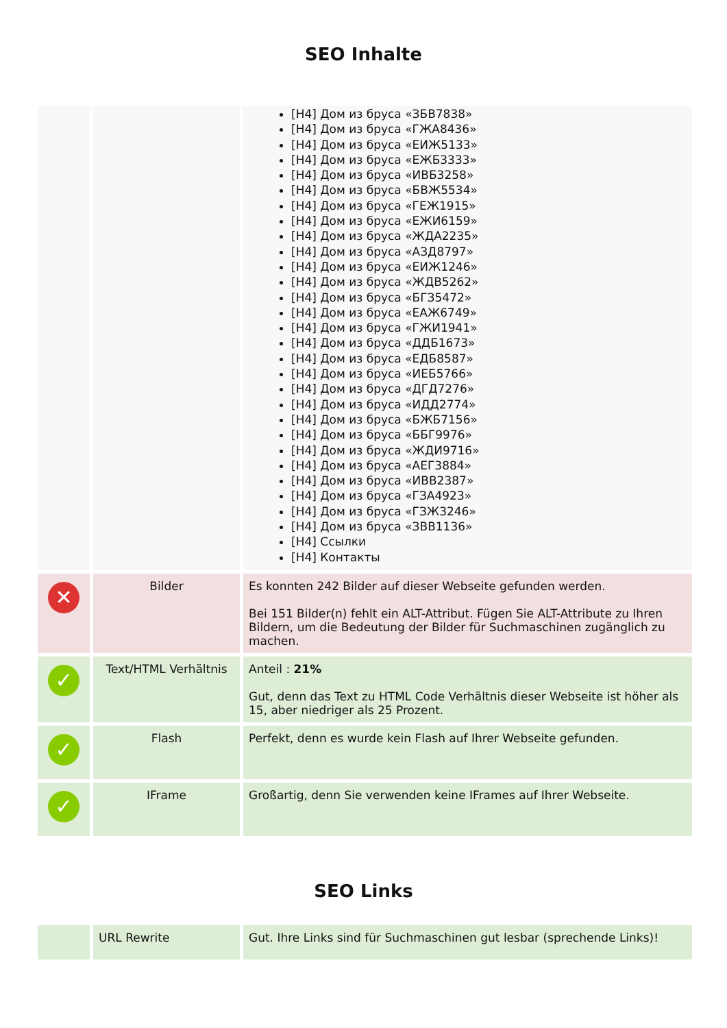SEO Inhalte
| | | [H4] Дом из бруса «ЗБВ7838» [H4] Дом из бруса «ГЖА8436» [H4] Дом из бруса «ЕИЖ5133» [H4] Дом из бруса «ЕЖБ3333» [H4] Дом из бруса «ИВБ3258» [H4] Дом из бруса «БВЖ5534» [H4] Дом из бруса «ГЕЖ1915» [H4] Дом из бруса «ЕЖИ6159» [H4] Дом из бруса «ЖДА2235» [H4] Дом из бруса «АЗД8797» [H4] Дом из бруса «ЕИЖ1246» [H4] Дом из бруса «ЖДВ5262» [H4] Дом из бруса «БГЗ5472» [H4] Дом из бруса «ЕАЖ6749» [H4] Дом из бруса «ГЖИ1941» [H4] Дом из бруса «ДДБ1673» [H4] Дом из бруса «ЕДБ8587» [H4] Дом из бруса «ИЕБ5766» [H4] Дом из бруса «ДГД7276» [H4] Дом из бруса «ИДД2774» [H4] Дом из бруса «БЖБ7156» [H4] Дом из бруса «ББГ9976» [H4] Дом из бруса «ЖДИ9716» [H4] Дом из бруса «АЕГ3884» [H4] Дом из бруса «ИВВ2387» [H4] Дом из бруса «ГЗА4923» [H4] Дом из бруса «ГЗЖ3246» [H4] Дом из бруса «ЗВВ1136» [H4] Ссылки [H4] Контакты |
| ✕ | Bilder | Es konnten 242 Bilder auf dieser Webseite gefunden werden. Bei 151 Bilder(n) fehlt ein ALT-Attribut. Fügen Sie ALT-Attribute zu Ihren Bildern, um die Bedeutung der Bilder für Suchmaschinen zugänglich zu machen. |
| ✓ | Text/HTML Verhältnis | Anteil : 21% Gut, denn das Text zu HTML Code Verhältnis dieser Webseite ist höher als 15, aber niedriger als 25 Prozent. |
| ✓ | Flash | Perfekt, denn es wurde kein Flash auf Ihrer Webseite gefunden. |
| ✓ | IFrame | Großartig, denn Sie verwenden keine IFrames auf Ihrer Webseite. |
SEO Links
| | URL Rewrite | Gut. Ihre Links sind für Suchmaschinen gut lesbar (sprechende Links)! |